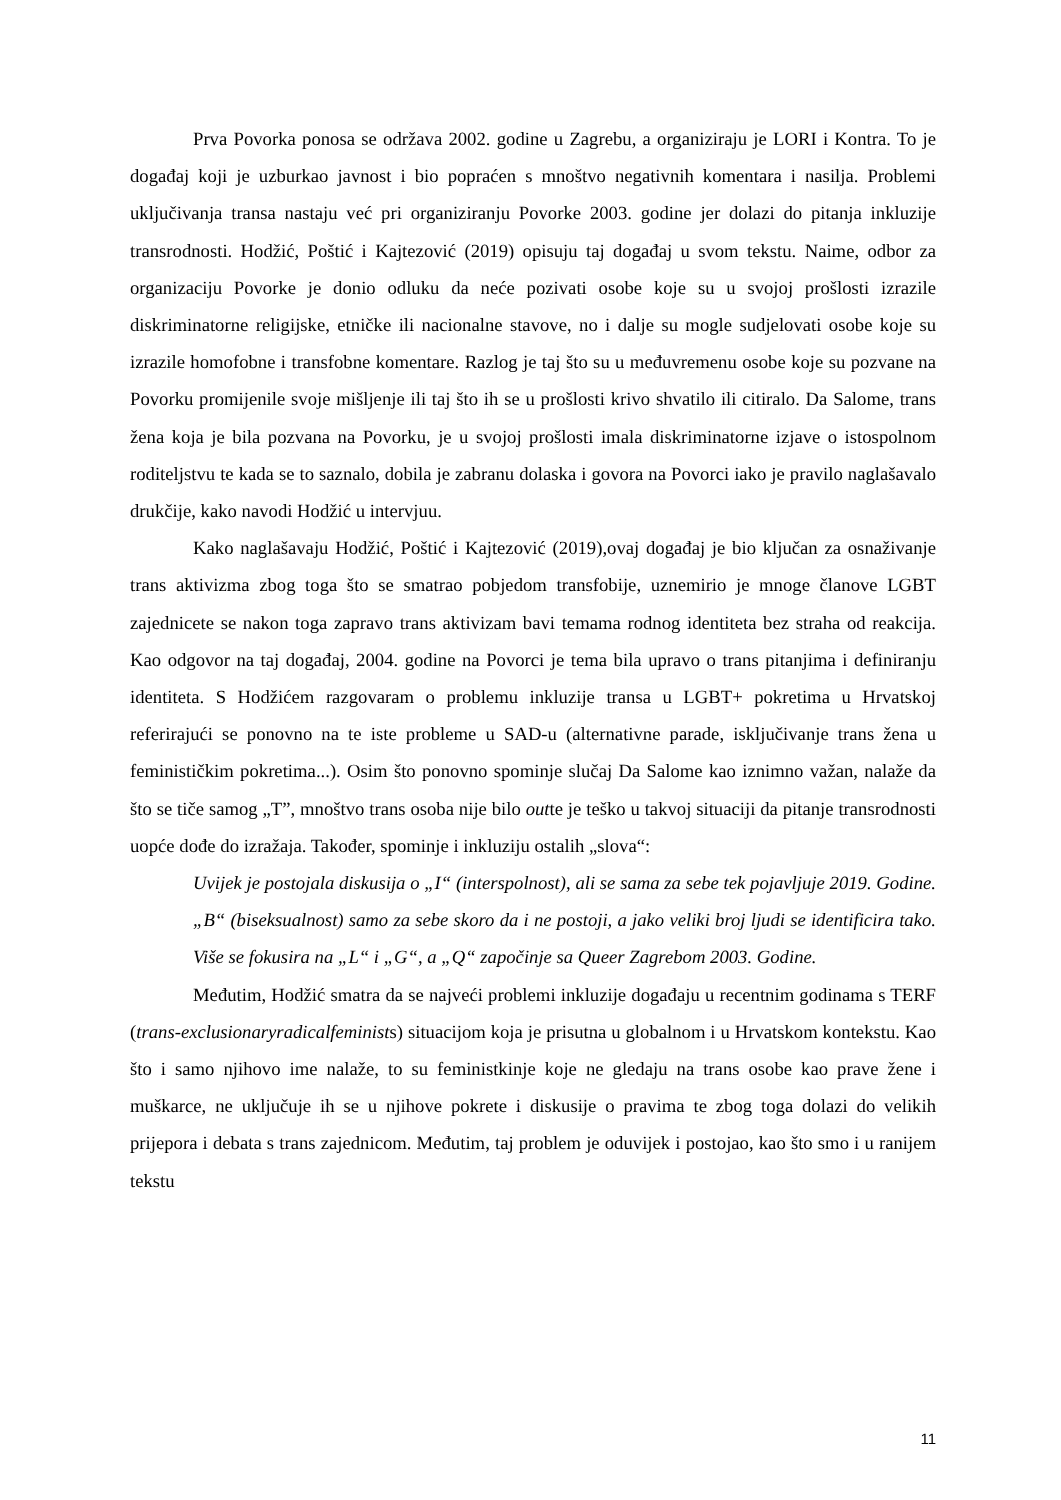Prva Povorka ponosa se održava 2002. godine u Zagrebu, a organiziraju je LORI i Kontra. To je događaj koji je uzburkao javnost i bio popraćen s mnoštvo negativnih komentara i nasilja. Problemi uključivanja transa nastaju već pri organiziranju Povorke 2003. godine jer dolazi do pitanja inkluzije transrodnosti. Hodžić, Poštić i Kajtezović (2019) opisuju taj događaj u svom tekstu. Naime, odbor za organizaciju Povorke je donio odluku da neće pozivati osobe koje su u svojoj prošlosti izrazile diskriminatorne religijske, etničke ili nacionalne stavove, no i dalje su mogle sudjelovati osobe koje su izrazile homofobne i transfobne komentare. Razlog je taj što su u međuvremenu osobe koje su pozvane na Povorku promijenile svoje mišljenje ili taj što ih se u prošlosti krivo shvatilo ili citiralo. Da Salome, trans žena koja je bila pozvana na Povorku, je u svojoj prošlosti imala diskriminatorne izjave o istospolnom roditeljstvu te kada se to saznalo, dobila je zabranu dolaska i govora na Povorci iako je pravilo naglašavalo drukčije, kako navodi Hodžić u intervjuu.
Kako naglašavaju Hodžić, Poštić i Kajtezović (2019),ovaj događaj je bio ključan za osnaživanje trans aktivizma zbog toga što se smatrao pobjedom transfobije, uznemirio je mnoge članove LGBT zajednicete se nakon toga zapravo trans aktivizam bavi temama rodnog identiteta bez straha od reakcija. Kao odgovor na taj događaj, 2004. godine na Povorci je tema bila upravo o trans pitanjima i definiranju identiteta. S Hodžićem razgovaram o problemu inkluzije transa u LGBT+ pokretima u Hrvatskoj referirajući se ponovno na te iste probleme u SAD-u (alternativne parade, isključivanje trans žena u feminističkim pokretima...). Osim što ponovno spominje slučaj Da Salome kao iznimno važan, nalaže da što se tiče samog „T”, mnoštvo trans osoba nije bilo outte je teško u takvoj situaciji da pitanje transrodnosti uopće dođe do izražaja. Također, spominje i inkluziju ostalih „slova“:
Uvijek je postojala diskusija o „I“ (interspolnost), ali se sama za sebe tek pojavljuje 2019. Godine. „B“ (biseksualnost) samo za sebe skoro da i ne postoji, a jako veliki broj ljudi se identificira tako. Više se fokusira na „L“ i „G“, a „Q“ započinje sa Queer Zagrebom 2003. Godine.
Međutim, Hodžić smatra da se najveći problemi inkluzije događaju u recentnim godinama s TERF (trans-exclusionaryradicalfeminists) situacijom koja je prisutna u globalnom i u Hrvatskom kontekstu. Kao što i samo njihovo ime nalaže, to su feministkinje koje ne gledaju na trans osobe kao prave žene i muškarce, ne uključuje ih se u njihove pokrete i diskusije o pravima te zbog toga dolazi do velikih prijepora i debata s trans zajednicom. Međutim, taj problem je oduvijek i postojao, kao što smo i u ranijem tekstu
11